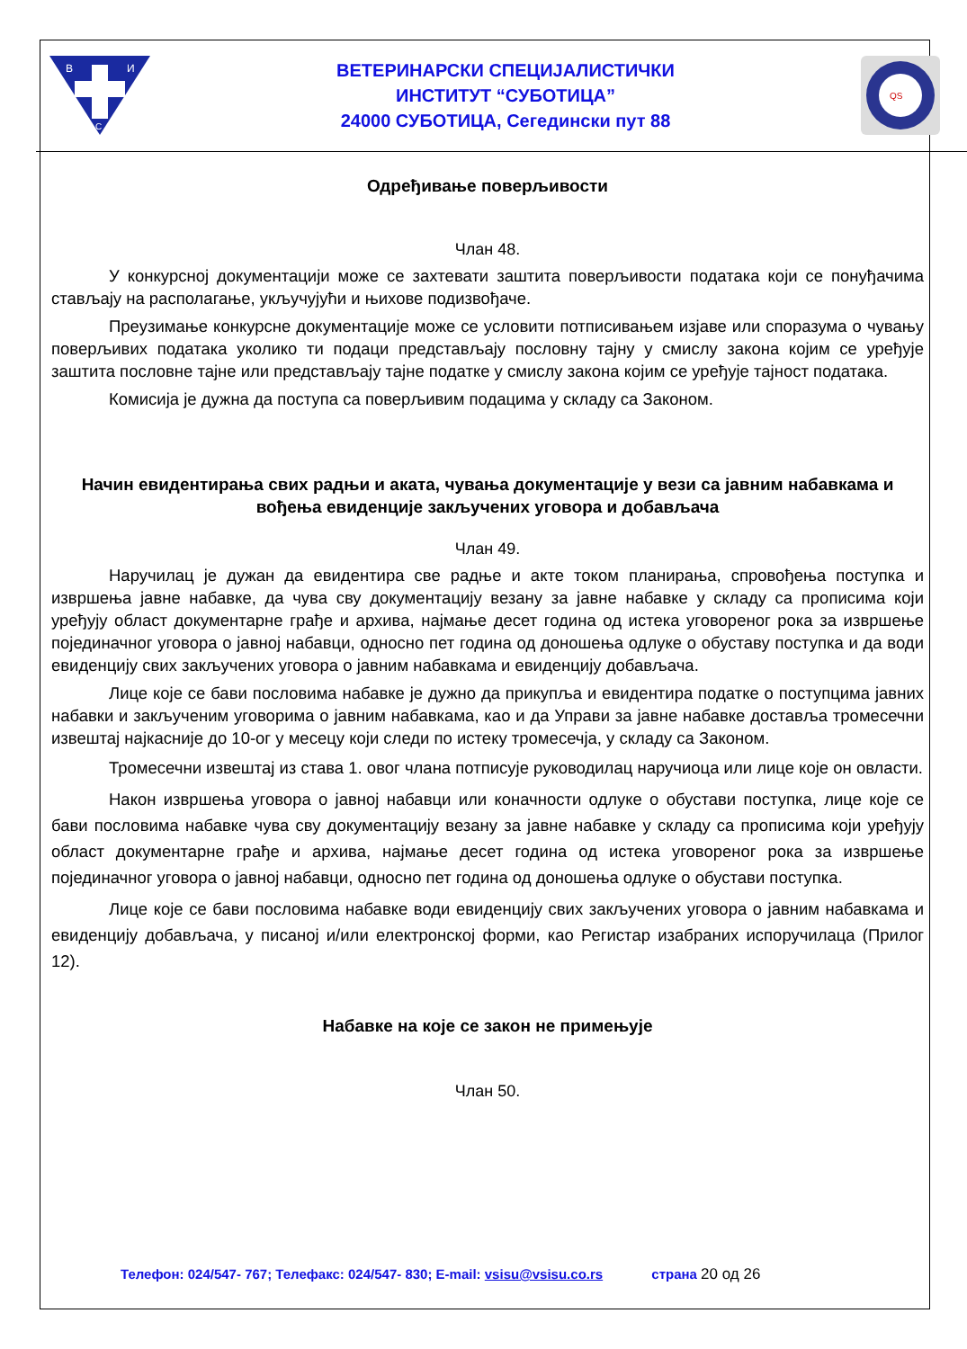В
И
С
ВЕТЕРИНАРСКИ СПЕЦИЈАЛИСТИЧКИ
ИНСТИТУТ “СУБОТИЦА”
24000 СУБОТИЦА, Сегедински пут 88
QS
Одређивање поверљивости
Члан 48.
У конкурсној документацији може се захтевати заштита поверљивости података који се понуђачима стављају на располагање, укључујући и њихове подизвођаче.
Преузимање конкурсне документације може се условити потписивањем изјаве или споразума о чувању поверљивих података уколико ти подаци представљају пословну тајну у смислу закона којим се уређује заштита пословне тајне или представљају тајне податке у смислу закона којим се уређује тајност података.
Комисија је дужна да поступа са поверљивим подацима у складу са Законом.
Начин евидентирања свих радњи и аката, чувања документације у вези са јавним набавкама и вођења евиденције закључених уговора и добављача
Члан 49.
Наручилац је дужан да евидентира све радње и акте током планирања, спровођења поступка и извршења јавне набавке, да чува сву документацију везану за јавне набавке у складу са прописима који уређују област документарне грађе и архива, најмање десет година од истека уговореног рока за извршење појединачног уговора о јавној набавци, односно пет година од доношења одлуке о обуставу поступка и да води евиденцију свих закључених уговора о јавним набавкама и евиденцију добављача.
Лице које се бави пословима набавке је дужно да прикупља и евидентира податке о поступцима јавних набавки и закљученим уговорима о јавним набавкама, као и да Управи за јавне набавке доставља тромесечни извештај најкасније до 10-ог у месецу који следи по истеку тромесечја, у складу са Законом.
Тромесечни извештај из става 1. овог члана потписује руководилац наручиоца или лице које он овласти.
Након извршења уговора о јавној набавци или коначности одлуке о обустави поступка, лице које се бави пословима набавке чува сву документацију везану за јавне набавке у складу са прописима који уређују област документарне грађе и архива, најмање десет година од истека уговореног рока за извршење појединачног уговора о јавној набавци, односно пет година од доношења одлуке о обустави поступка.
Лице које се бави пословима набавке води евиденцију свих закључених уговора о јавним набавкама и евиденцију добављача, у писаној и/или електронској форми, као Регистар изабраних испоручилаца (Прилог 12).
Набавке на које се закон не примењује
Члан 50.
Телефон: 024/547- 767; Телефакс: 024/547- 830; E-mail: vsisu@vsisu.co.rs страна 20 од 26